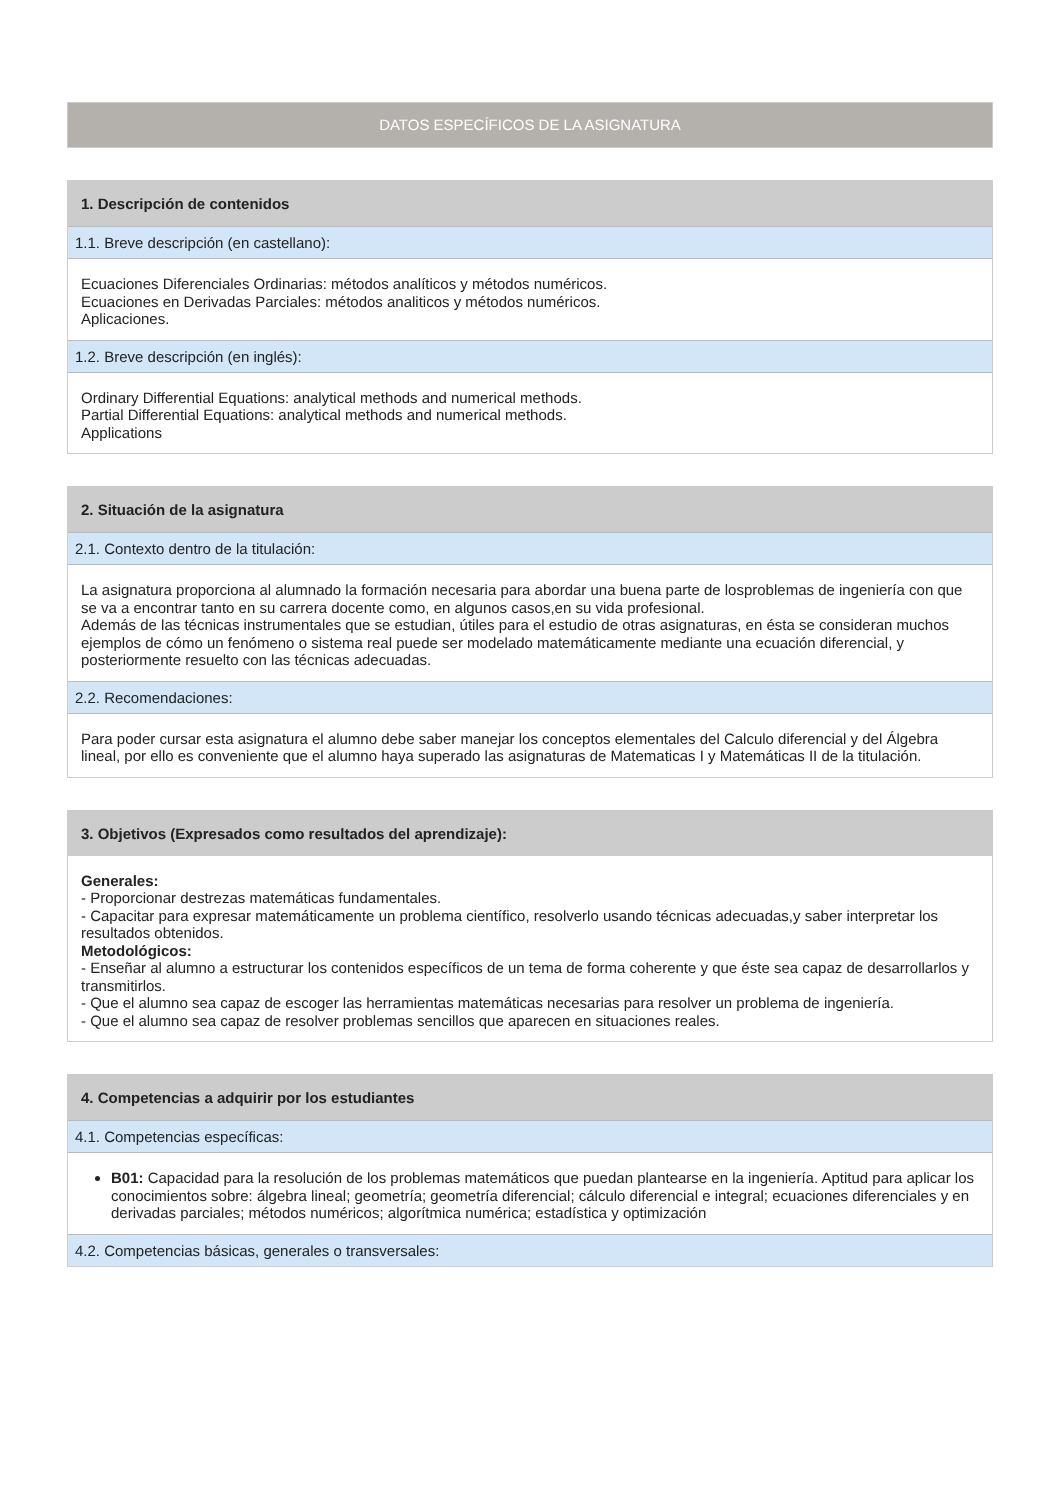DATOS ESPECÍFICOS DE LA ASIGNATURA
1. Descripción de contenidos
1.1. Breve descripción (en castellano):
Ecuaciones Diferenciales Ordinarias: métodos analíticos y métodos numéricos.
Ecuaciones en Derivadas Parciales: métodos analiticos y métodos numéricos.
Aplicaciones.
1.2. Breve descripción (en inglés):
Ordinary Differential Equations: analytical methods and numerical methods.
Partial Differential Equations: analytical methods and numerical methods.
Applications
2. Situación de la asignatura
2.1. Contexto dentro de la titulación:
La asignatura proporciona al alumnado la formación necesaria para abordar una buena parte de losproblemas de ingeniería con que se va a encontrar tanto en su carrera docente como, en algunos casos,en su vida profesional.
Además de las técnicas instrumentales que se estudian, útiles para el estudio de otras asignaturas, en ésta se consideran muchos ejemplos de cómo un fenómeno o sistema real puede ser modelado matemáticamente mediante una ecuación diferencial, y posteriormente resuelto con las técnicas adecuadas.
2.2. Recomendaciones:
Para poder cursar esta asignatura el alumno debe saber manejar los conceptos elementales del Calculo diferencial y del Álgebra lineal, por ello es conveniente que el alumno haya superado las asignaturas de Matematicas I y Matemáticas II de la titulación.
3. Objetivos (Expresados como resultados del aprendizaje):
Generales:
- Proporcionar destrezas matemáticas fundamentales.
- Capacitar para expresar matemáticamente un problema científico, resolverlo usando técnicas adecuadas,y saber interpretar los resultados obtenidos.
Metodológicos:
- Enseñar al alumno a estructurar los contenidos específicos de un tema de forma coherente y que éste sea capaz de desarrollarlos y transmitirlos.
- Que el alumno sea capaz de escoger las herramientas matemáticas necesarias para resolver un problema de ingeniería.
- Que el alumno sea capaz de resolver problemas sencillos que aparecen en situaciones reales.
4. Competencias a adquirir por los estudiantes
4.1. Competencias específicas:
B01: Capacidad para la resolución de los problemas matemáticos que puedan plantearse en la ingeniería. Aptitud para aplicar los conocimientos sobre: álgebra lineal; geometría; geometría diferencial; cálculo diferencial e integral; ecuaciones diferenciales y en derivadas parciales; métodos numéricos; algorítmica numérica; estadística y optimización
4.2. Competencias básicas, generales o transversales: